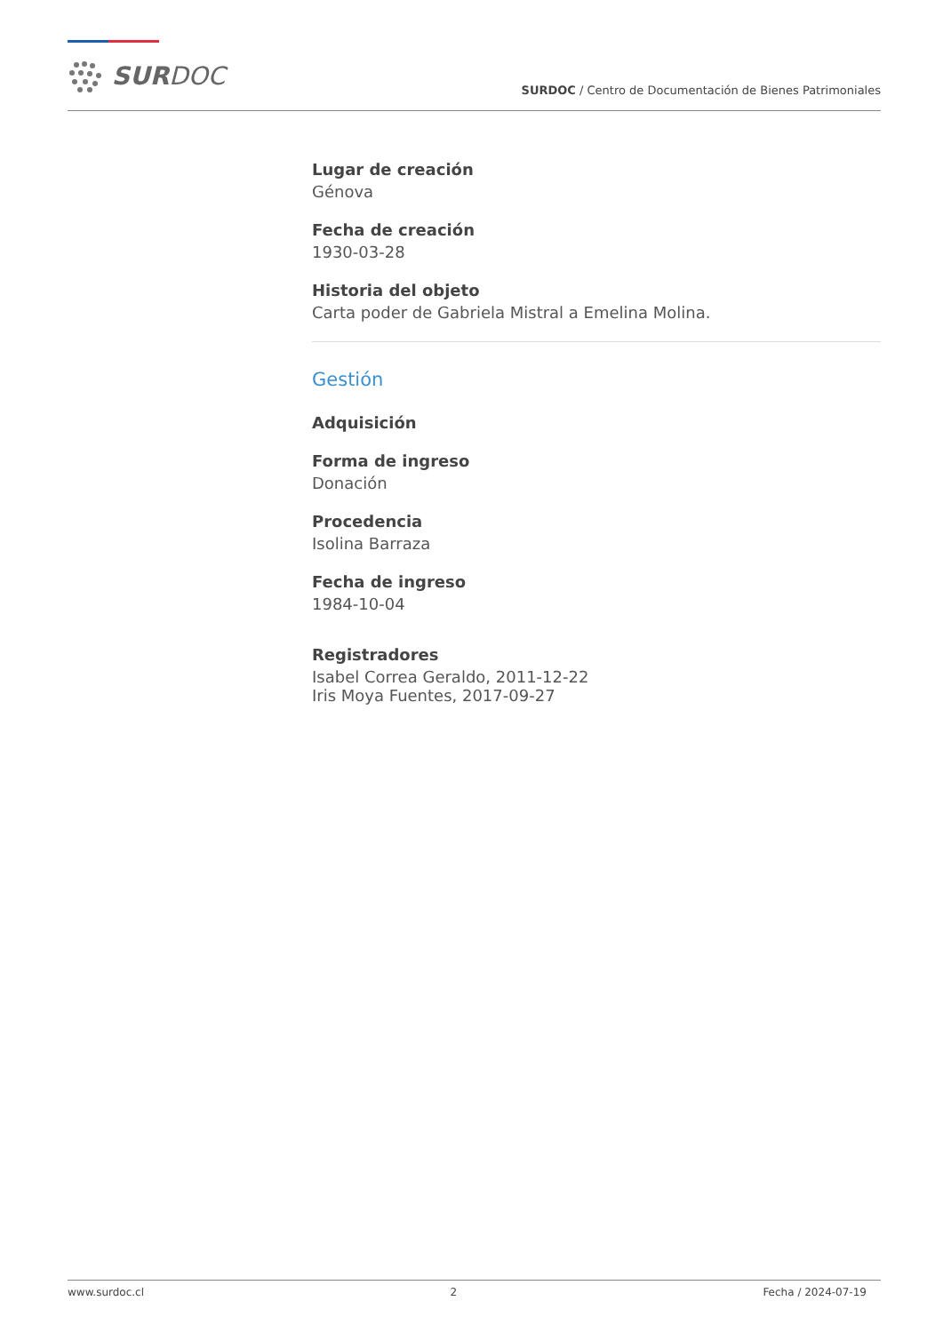SURDOC
SURDOC / Centro de Documentación de Bienes Patrimoniales
Lugar de creación
Génova
Fecha de creación
1930-03-28
Historia del objeto
Carta poder de Gabriela Mistral a Emelina Molina.
Gestión
Adquisición
Forma de ingreso
Donación
Procedencia
Isolina Barraza
Fecha de ingreso
1984-10-04
Registradores
Isabel Correa Geraldo, 2011-12-22
Iris Moya Fuentes, 2017-09-27
www.surdoc.cl 2 Fecha / 2024-07-19